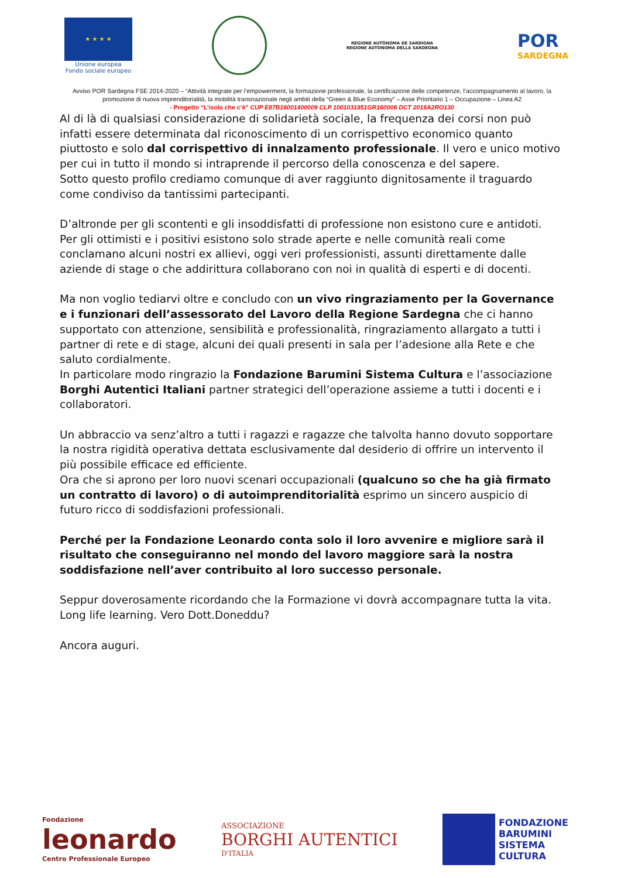★ ★ ★ ★
Unione europea
Fondo sociale europeo
REGIONE AUTÒNOMA DE SARDIGNA
REGIONE AUTONOMA DELLA SARDEGNA
POR
SARDEGNA
Avviso POR Sardegna FSE 2014-2020 – “Attività integrate per l’empowerment, la formazione professionale, la certificazione delle competenze, l’accompagnamento al lavoro, la promozione di nuova imprenditorialità, la mobilità transnazionale negli ambiti della “Green & Blue Economy” – Asse Prioritario 1 – Occupazione – Linea A2
- Progetto “L’isola che c’è” CUP E87B16001400009 CLP 1001031851GR160006 DCT 2016A2RO130
Al di là di qualsiasi considerazione di solidarietà sociale, la frequenza dei corsi non può infatti essere determinata dal riconoscimento di un corrispettivo economico quanto piuttosto e solo dal corrispettivo di innalzamento professionale. Il vero e unico motivo per cui in tutto il mondo si intraprende il percorso della conoscenza e del sapere.
Sotto questo profilo crediamo comunque di aver raggiunto dignitosamente il traguardo come condiviso da tantissimi partecipanti.
D’altronde per gli scontenti e gli insoddisfatti di professione non esistono cure e antidoti. Per gli ottimisti e i positivi esistono solo strade aperte e nelle comunità reali come conclamano alcuni nostri ex allievi, oggi veri professionisti, assunti direttamente dalle aziende di stage o che addirittura collaborano con noi in qualità di esperti e di docenti.
Ma non voglio tediarvi oltre e concludo con un vivo ringraziamento per la Governance e i funzionari dell’assessorato del Lavoro della Regione Sardegna che ci hanno supportato con attenzione, sensibilità e professionalità, ringraziamento allargato a tutti i partner di rete e di stage, alcuni dei quali presenti in sala per l’adesione alla Rete e che saluto cordialmente.
In particolare modo ringrazio la Fondazione Barumini Sistema Cultura e l’associazione Borghi Autentici Italiani partner strategici dell’operazione assieme a tutti i docenti e i collaboratori.
Un abbraccio va senz’altro a tutti i ragazzi e ragazze che talvolta hanno dovuto sopportare la nostra rigidità operativa dettata esclusivamente dal desiderio di offrire un intervento il più possibile efficace ed efficiente.
Ora che si aprono per loro nuovi scenari occupazionali (qualcuno so che ha già firmato un contratto di lavoro) o di autoimprenditorialità esprimo un sincero auspicio di futuro ricco di soddisfazioni professionali.
Perché per la Fondazione Leonardo conta solo il loro avvenire e migliore sarà il risultato che conseguiranno nel mondo del lavoro maggiore sarà la nostra soddisfazione nell’aver contribuito al loro successo personale.
Seppur doverosamente ricordando che la Formazione vi dovrà accompagnare tutta la vita. Long life learning. Vero Dott.Doneddu?
Ancora auguri.
Fondazione
leonardo
Centro Professionale Europeo
ASSOCIAZIONE
BORGHI AUTENTICI
D'ITALIA
FONDAZIONE
BARUMINI
SISTEMA
CULTURA